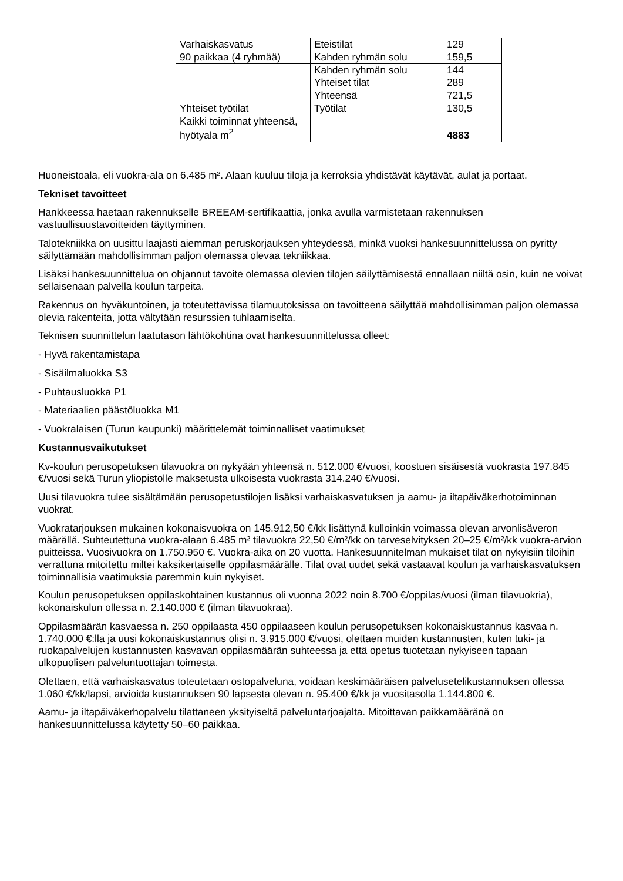| Varhaiskasvatus | Eteistilat | 129 |
| 90 paikkaa (4 ryhmää) | Kahden ryhmän solu | 159,5 |
| | Kahden ryhmän solu | 144 |
| | Yhteiset tilat | 289 |
| | Yhteensä | 721,5 |
| Yhteiset työtilat | Työtilat | 130,5 |
| Kaikki toiminnat yhteensä, hyötyala m<sup>2</sup> | | 4883 |
Huoneistoala, eli vuokra-ala on 6.485 m². Alaan kuuluu tiloja ja kerroksia yhdistävät käytävät, aulat ja portaat.
Tekniset tavoitteet
Hankkeessa haetaan rakennukselle BREEAM-sertifikaattia, jonka avulla varmistetaan rakennuksen vastuullisuustavoitteiden täyttyminen.
Talotekniikka on uusittu laajasti aiemman peruskorjauksen yhteydessä, minkä vuoksi hankesuunnittelussa on pyritty säilyttämään mahdollisimman paljon olemassa olevaa tekniikkaa.
Lisäksi hankesuunnittelua on ohjannut tavoite olemassa olevien tilojen säilyttämisestä ennallaan niiltä osin, kuin ne voivat sellaisenaan palvella koulun tarpeita.
Rakennus on hyväkuntoinen, ja toteutettavissa tilamuutoksissa on tavoitteena säilyttää mahdollisimman paljon olemassa olevia rakenteita, jotta vältytään resurssien tuhlaamiselta.
Teknisen suunnittelun laatutason lähtökohtina ovat hankesuunnittelussa olleet:
- Hyvä rakentamistapa
- Sisäilmaluokka S3
- Puhtausluokka P1
- Materiaalien päästöluokka M1
- Vuokralaisen (Turun kaupunki) määrittelemät toiminnalliset vaatimukset
Kustannusvaikutukset
Kv-koulun perusopetuksen tilavuokra on nykyään yhteensä n. 512.000 €/vuosi, koostuen sisäisestä vuokrasta 197.845 €/vuosi sekä Turun yliopistolle maksetusta ulkoisesta vuokrasta 314.240 €/vuosi.
Uusi tilavuokra tulee sisältämään perusopetustilojen lisäksi varhaiskasvatuksen ja aamu- ja iltapäiväkerhotoiminnan vuokrat.
Vuokratarjouksen mukainen kokonaisvuokra on 145.912,50 €/kk lisättynä kulloinkin voimassa olevan arvonlisäveron määrällä. Suhteutettuna vuokra-alaan 6.485 m² tilavuokra 22,50 €/m²/kk on tarveselvityksen 20–25 €/m²/kk vuokra-arvion puitteissa. Vuosivuokra on 1.750.950 €. Vuokra-aika on 20 vuotta. Hankesuunnitelman mukaiset tilat on nykyisiin tiloihin verrattuna mitoitettu miltei kaksikertaiselle oppilasmäärälle. Tilat ovat uudet sekä vastaavat koulun ja varhaiskasvatuksen toiminnallisia vaatimuksia paremmin kuin nykyiset.
Koulun perusopetuksen oppilaskohtainen kustannus oli vuonna 2022 noin 8.700 €/oppilas/vuosi (ilman tilavuokria), kokonaiskulun ollessa n. 2.140.000 € (ilman tilavuokraa).
Oppilasmäärän kasvaessa n. 250 oppilaasta 450 oppilaaseen koulun perusopetuksen kokonaiskustannus kasvaa n. 1.740.000 €:lla ja uusi kokonaiskustannus olisi n. 3.915.000 €/vuosi, olettaen muiden kustannusten, kuten tuki- ja ruokapalvelujen kustannusten kasvavan oppilasmäärän suhteessa ja että opetus tuotetaan nykyiseen tapaan ulkopuolisen palveluntuottajan toimesta.
Olettaen, että varhaiskasvatus toteutetaan ostopalveluna, voidaan keskimääräisen palvelusetelikustannuksen ollessa 1.060 €/kk/lapsi, arvioida kustannuksen 90 lapsesta olevan n. 95.400 €/kk ja vuositasolla 1.144.800 €.
Aamu- ja iltapäiväkerhopalvelu tilattaneen yksityiseltä palveluntarjoajalta. Mitoittavan paikkamääränä on hankesuunnittelussa käytetty 50–60 paikkaa.